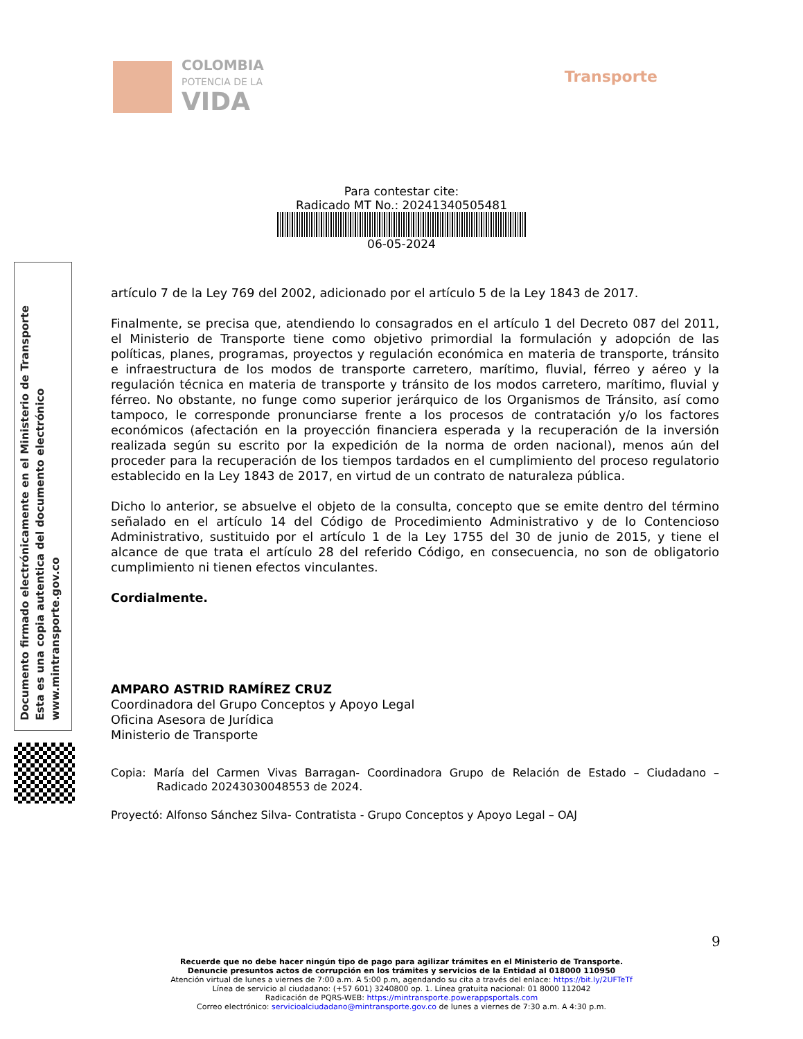COLOMBIA
POTENCIA DE LA
VIDA
Transporte
Para contestar cite:
Radicado MT No.: 20241340505481
06-05-2024
Documento firmado electrónicamente en el Ministerio de Transporte
Esta es una copia autentica del documento electrónico
www.mintransporte.gov.co
artículo 7 de la Ley 769 del 2002, adicionado por el artículo 5 de la Ley 1843 de 2017.
Finalmente, se precisa que, atendiendo lo consagrados en el artículo 1 del Decreto 087 del 2011, el Ministerio de Transporte tiene como objetivo primordial la formulación y adopción de las políticas, planes, programas, proyectos y regulación económica en materia de transporte, tránsito e infraestructura de los modos de transporte carretero, marítimo, fluvial, férreo y aéreo y la regulación técnica en materia de transporte y tránsito de los modos carretero, marítimo, fluvial y férreo. No obstante, no funge como superior jerárquico de los Organismos de Tránsito, así como tampoco, le corresponde pronunciarse frente a los procesos de contratación y/o los factores económicos (afectación en la proyección financiera esperada y la recuperación de la inversión realizada según su escrito por la expedición de la norma de orden nacional), menos aún del proceder para la recuperación de los tiempos tardados en el cumplimiento del proceso regulatorio establecido en la Ley 1843 de 2017, en virtud de un contrato de naturaleza pública.
Dicho lo anterior, se absuelve el objeto de la consulta, concepto que se emite dentro del término señalado en el artículo 14 del Código de Procedimiento Administrativo y de lo Contencioso Administrativo, sustituido por el artículo 1 de la Ley 1755 del 30 de junio de 2015, y tiene el alcance de que trata el artículo 28 del referido Código, en consecuencia, no son de obligatorio cumplimiento ni tienen efectos vinculantes.
Cordialmente.
AMPARO ASTRID RAMÍREZ CRUZ
Coordinadora del Grupo Conceptos y Apoyo Legal
Oficina Asesora de Jurídica
Ministerio de Transporte
Copia: María del Carmen Vivas Barragan- Coordinadora Grupo de Relación de Estado – Ciudadano – Radicado 20243030048553 de 2024.
Proyectó: Alfonso Sánchez Silva- Contratista - Grupo Conceptos y Apoyo Legal – OAJ
9
Recuerde que no debe hacer ningún tipo de pago para agilizar trámites en el Ministerio de Transporte.
Denuncie presuntos actos de corrupción en los trámites y servicios de la Entidad al 018000 110950
Atención virtual de lunes a viernes de 7:00 a.m. A 5:00 p.m, agendando su cita a través del enlace: https://bit.ly/2UFTeTf
Línea de servicio al ciudadano: (+57 601) 3240800 op. 1. Línea gratuita nacional: 01 8000 112042
Radicación de PQRS-WEB: https://mintransporte.powerappsportals.com
Correo electrónico: servicioalciudadano@mintransporte.gov.co de lunes a viernes de 7:30 a.m. A 4:30 p.m.